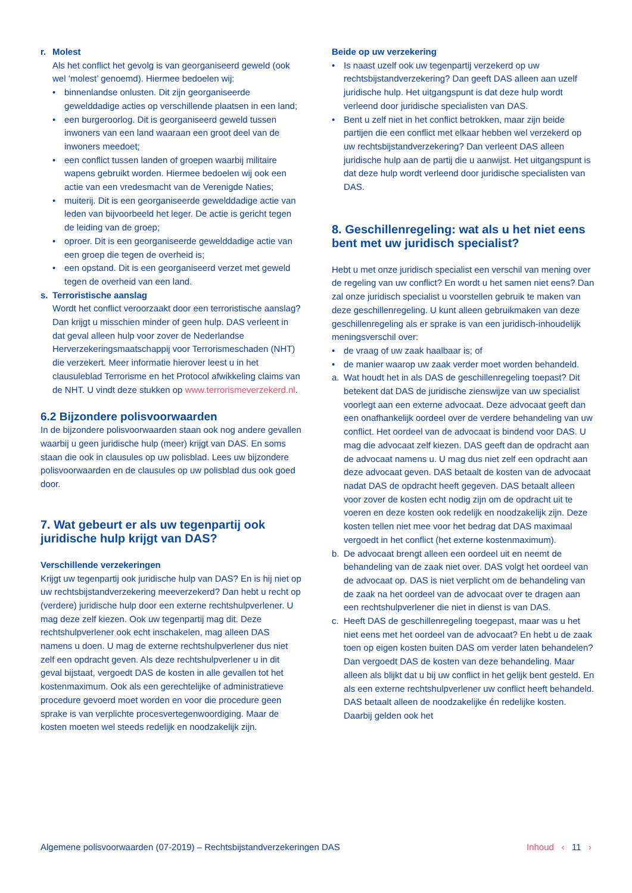r. Molest
Als het conflict het gevolg is van georganiseerd geweld (ook wel ‘molest’ genoemd). Hiermee bedoelen wij:
binnenlandse onlusten. Dit zijn georganiseerde gewelddadige acties op verschillende plaatsen in een land;
een burgeroorlog. Dit is georganiseerd geweld tussen inwoners van een land waaraan een groot deel van de inwoners meedoet;
een conflict tussen landen of groepen waarbij militaire wapens gebruikt worden. Hiermee bedoelen wij ook een actie van een vredesmacht van de Verenigde Naties;
muiterij. Dit is een georganiseerde gewelddadige actie van leden van bijvoorbeeld het leger. De actie is gericht tegen de leiding van de groep;
oproer. Dit is een georganiseerde gewelddadige actie van een groep die tegen de overheid is;
een opstand. Dit is een georganiseerd verzet met geweld tegen de overheid van een land.
s. Terroristische aanslag
Wordt het conflict veroorzaakt door een terroristische aanslag? Dan krijgt u misschien minder of geen hulp. DAS verleent in dat geval alleen hulp voor zover de Nederlandse Herverzekeringsmaatschappij voor Terrorismeschaden (NHT) die verzekert. Meer informatie hierover leest u in het clausuleblad Terrorisme en het Protocol afwikkeling claims van de NHT. U vindt deze stukken op www.terrorismeverzekerd.nl.
6.2 Bijzondere polisvoorwaarden
In de bijzondere polisvoorwaarden staan ook nog andere gevallen waarbij u geen juridische hulp (meer) krijgt van DAS. En soms staan die ook in clausules op uw polisblad. Lees uw bijzondere polisvoorwaarden en de clausules op uw polisblad dus ook goed door.
7. Wat gebeurt er als uw tegenpartij ook juridische hulp krijgt van DAS?
Verschillende verzekeringen
Krijgt uw tegenpartij ook juridische hulp van DAS? En is hij niet op uw rechtsbijstandverzekering meeverzekerd? Dan hebt u recht op (verdere) juridische hulp door een externe rechtshulpverlener. U mag deze zelf kiezen. Ook uw tegenpartij mag dit. Deze rechtshulpverlener ook echt inschakelen, mag alleen DAS namens u doen. U mag de externe rechtshulpverlener dus niet zelf een opdracht geven. Als deze rechtshulpverlener u in dit geval bijstaat, vergoedt DAS de kosten in alle gevallen tot het kostenmaximum. Ook als een gerechtelijke of administratieve procedure gevoerd moet worden en voor die procedure geen sprake is van verplichte procesvertegenwoordiging. Maar de kosten moeten wel steeds redelijk en noodzakelijk zijn.
Beide op uw verzekering
Is naast uzelf ook uw tegenpartij verzekerd op uw rechtsbijstandverzekering? Dan geeft DAS alleen aan uzelf juridische hulp. Het uitgangspunt is dat deze hulp wordt verleend door juridische specialisten van DAS.
Bent u zelf niet in het conflict betrokken, maar zijn beide partijen die een conflict met elkaar hebben wel verzekerd op uw rechtsbijstandverzekering? Dan verleent DAS alleen juridische hulp aan de partij die u aanwijst. Het uitgangspunt is dat deze hulp wordt verleend door juridische specialisten van DAS.
8. Geschillenregeling: wat als u het niet eens bent met uw juridisch specialist?
Hebt u met onze juridisch specialist een verschil van mening over de regeling van uw conflict? En wordt u het samen niet eens? Dan zal onze juridisch specialist u voorstellen gebruik te maken van deze geschillenregeling. U kunt alleen gebruikmaken van deze geschillenregeling als er sprake is van een juridisch-inhoudelijk meningsverschil over:
de vraag of uw zaak haalbaar is; of
de manier waarop uw zaak verder moet worden behandeld.
a. Wat houdt het in als DAS de geschillenregeling toepast? Dit betekent dat DAS de juridische zienswijze van uw specialist voorlegt aan een externe advocaat. Deze advocaat geeft dan een onafhankelijk oordeel over de verdere behandeling van uw conflict. Het oordeel van de advocaat is bindend voor DAS. U mag die advocaat zelf kiezen. DAS geeft dan de opdracht aan de advocaat namens u. U mag dus niet zelf een opdracht aan deze advocaat geven. DAS betaalt de kosten van de advocaat nadat DAS de opdracht heeft gegeven. DAS betaalt alleen voor zover de kosten echt nodig zijn om de opdracht uit te voeren en deze kosten ook redelijk en noodzakelijk zijn. Deze kosten tellen niet mee voor het bedrag dat DAS maximaal vergoedt in het conflict (het externe kostenmaximum).
b. De advocaat brengt alleen een oordeel uit en neemt de behandeling van de zaak niet over. DAS volgt het oordeel van de advocaat op. DAS is niet verplicht om de behandeling van de zaak na het oordeel van de advocaat over te dragen aan een rechtshulpverlener die niet in dienst is van DAS.
c. Heeft DAS de geschillenregeling toegepast, maar was u het niet eens met het oordeel van de advocaat? En hebt u de zaak toen op eigen kosten buiten DAS om verder laten behandelen? Dan vergoedt DAS de kosten van deze behandeling. Maar alleen als blijkt dat u bij uw conflict in het gelijk bent gesteld. En als een externe rechtshulpverlener uw conflict heeft behandeld. DAS betaalt alleen de noodzakelijke én redelijke kosten. Daarbij gelden ook het
Algemene polisvoorwaarden (07-2019) – Rechtsbijstandverzekeringen DAS Inhoud ‹ 11 ›